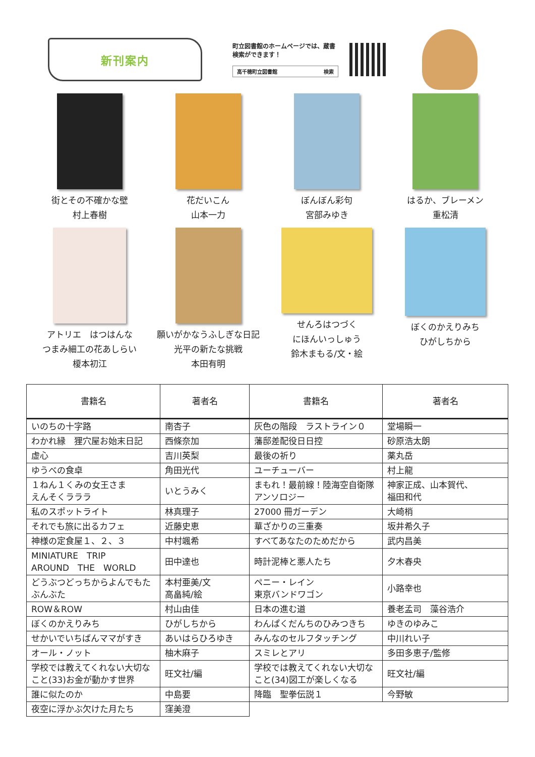新刊案内
町立図書館のホームページでは、蔵書検索ができます！
高千穂町立図書館 検索
街とその不確かな壁
村上春樹
花だいこん
山本一力
ぼんぼん彩句
宮部みゆき
はるか、ブレーメン
重松清
アトリエ　はつはんな
つまみ細工の花あしらい
榎本初江
願いがかなうふしぎな日記
光平の新たな挑戦
本田有明
せんろはつづく
にほんいっしゅう
鈴木まもる/文・絵
ぼくのかえりみち
ひがしちから
| 書籍名 | 著者名 | 書籍名 | 著者名 |
| --- | --- | --- | --- |
| いのちの十字路 | 南杏子 | 灰色の階段 ラストライン０ | 堂場瞬一 |
| わかれ縁 狸穴屋お始末日記 | 西條奈加 | 藩邸差配役日日控 | 砂原浩太朗 |
| 虚心 | 吉川英梨 | 最後の祈り | 薬丸岳 |
| ゆうべの食卓 | 角田光代 | ユーチューバー | 村上龍 |
| １ねん１くみの女王さま えんそくラララ | いとうみく | まもれ！最前線！陸海空自衛隊アンソロジー | 神家正成、山本賀代、 福田和代 |
| 私のスポットライト | 林真理子 | 27000 冊ガーデン | 大崎梢 |
| それでも旅に出るカフェ | 近藤史恵 | 華ざかりの三重奏 | 坂井希久子 |
| 神様の定食屋１、２、３ | 中村颯希 | すべてあなたのためだから | 武内昌美 |
| MINIATURE TRIP AROUND THE WORLD | 田中達也 | 時計泥棒と悪人たち | 夕木春央 |
| どうぶつどっちからよんでもたぶんぶた | 本村亜美/文 高畠純/絵 | ペニー・レイン 東京バンドワゴン | 小路幸也 |
| ROW＆ROW | 村山由佳 | 日本の進む道 | 養老孟司 藻谷浩介 |
| ぼくのかえりみち | ひがしちから | わんぱくだんちのひみつきち | ゆきのゆみこ |
| せかいでいちばんママがすき | あいはらひろゆき | みんなのセルフタッチング | 中川れい子 |
| オール・ノット | 柚木麻子 | スミレとアリ | 多田多恵子/監修 |
| 学校では教えてくれない大切なこと(33)お金が動かす世界 | 旺文社/編 | 学校では教えてくれない大切なこと(34)図工が楽しくなる | 旺文社/編 |
| 誰に似たのか | 中島要 | 降臨 聖拳伝説１ | 今野敏 |
| 夜空に浮かぶ欠けた月たち | 窪美澄 | | |